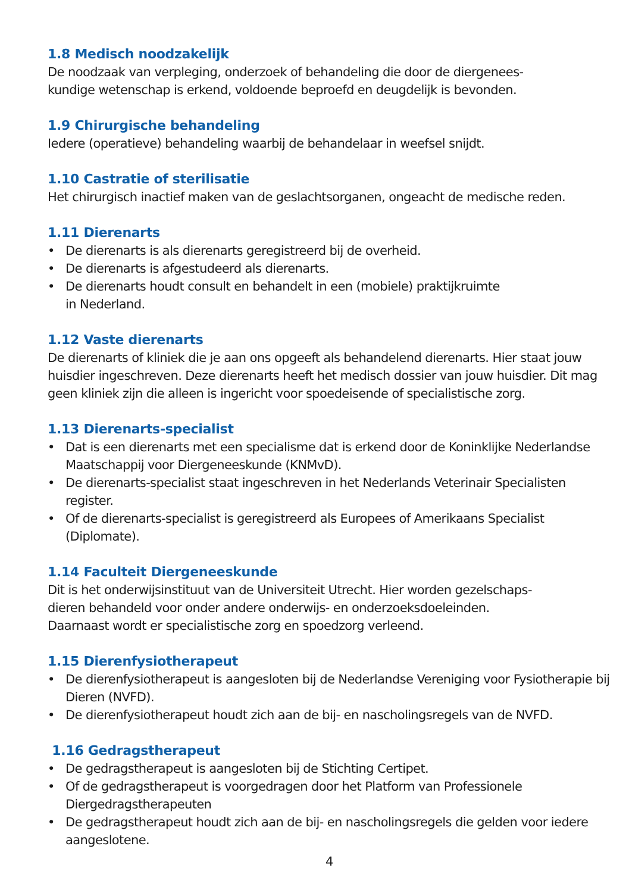1.8 Medisch noodzakelijk
De noodzaak van verpleging, onderzoek of behandeling die door de diergenees-
kundige wetenschap is erkend, voldoende beproefd en deugdelijk is bevonden.
1.9 Chirurgische behandeling
Iedere (operatieve) behandeling waarbij de behandelaar in weefsel snijdt.
1.10 Castratie of sterilisatie
Het chirurgisch inactief maken van de geslachtsorganen, ongeacht de medische reden.
1.11 Dierenarts
• De dierenarts is als dierenarts geregistreerd bij de overheid.
• De dierenarts is afgestudeerd als dierenarts.
• De dierenarts houdt consult en behandelt in een (mobiele) praktijkruimte
in Nederland.
1.12 Vaste dierenarts
De dierenarts of kliniek die je aan ons opgeeft als behandelend dierenarts. Hier staat jouw huisdier ingeschreven. Deze dierenarts heeft het medisch dossier van jouw huisdier. Dit mag geen kliniek zijn die alleen is ingericht voor spoedeisende of specialistische zorg.
1.13 Dierenarts-specialist
• Dat is een dierenarts met een specialisme dat is erkend door de Koninklijke Nederlandse Maatschappij voor Diergeneeskunde (KNMvD).
• De dierenarts-specialist staat ingeschreven in het Nederlands Veterinair Specialisten register.
• Of de dierenarts-specialist is geregistreerd als Europees of Amerikaans Specialist (Diplomate).
1.14 Faculteit Diergeneeskunde
Dit is het onderwijsinstituut van de Universiteit Utrecht. Hier worden gezelschaps-
dieren behandeld voor onder andere onderwijs- en onderzoeksdoeleinden.
Daarnaast wordt er specialistische zorg en spoedzorg verleend.
1.15 Dierenfysiotherapeut
• De dierenfysiotherapeut is aangesloten bij de Nederlandse Vereniging voor Fysiotherapie bij Dieren (NVFD).
• De dierenfysiotherapeut houdt zich aan de bij- en nascholingsregels van de NVFD.
1.16 Gedragstherapeut
• De gedragstherapeut is aangesloten bij de Stichting Certipet.
• Of de gedragstherapeut is voorgedragen door het Platform van Professionele Diergedragstherapeuten
• De gedragstherapeut houdt zich aan de bij- en nascholingsregels die gelden voor iedere aangeslotene.
4